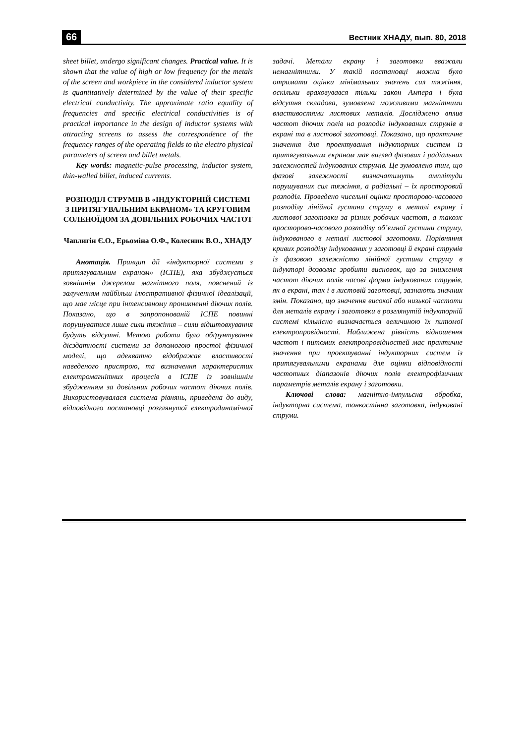66 Вестник ХНАДУ, вып. 80, 2018
sheet billet, undergo significant changes. Practical value. It is shown that the value of high or low frequency for the metals of the screen and workpiece in the considered inductor system is quantitatively determined by the value of their specific electrical conductivity. The approximate ratio equality of frequencies and specific electrical conductivities is of practical importance in the design of inductor systems with attracting screens to assess the correspondence of the frequency ranges of the operating fields to the electro physical parameters of screen and billet metals.
Key words: magnetic-pulse processing, inductor system, thin-walled billet, induced currents.
РОЗПОДІЛ СТРУМІВ В «ІНДУКТОРНІЙ СИСТЕМІ З ПРИТЯГУВАЛЬНИМ ЕКРАНОМ» ТА КРУГОВИМ СОЛЕНОЇДОМ ЗА ДОВІЛЬНИХ РОБОЧИХ ЧАСТОТ
Чаплигін Є.О., Ерьоміна О.Ф., Колесник В.О., ХНАДУ
Анотація. Принцип дії «індукторної системи з притягувальним екраном» (ІСПЕ), яка збуджується зовнішнім джерелом магнітного поля, пояснений із залученням найбільш ілюстративної фізичної ідеалізації, що має місце при інтенсивному проникненні діючих полів. Показано, що в запропонованій ІСПЕ повинні порушуватися лише сили тяжіння – сили відштовхування будуть відсутні. Метою роботи було обґрунтування дієздатності системи за допомогою простої фізичної моделі, що адекватно відображає властивості наведеного пристрою, та визначення характеристик електромагнітних процесів в ІСПЕ із зовнішнім збудженням за довільних робочих частот діючих полів. Використовувалася система рівнянь, приведена до виду, відповідного постановці розглянутої електродинамічної задачі. Метали екрану і заготовки вважали немагнітними. У такій постановці можна було отримати оцінки мінімальних значень сил тяжіння, оскільки враховувався тільки закон Ампера і була відсутня складова, зумовлена можливими магнітними властивостями листових металів. Досліджено вплив частот діючих полів на розподіл індукованих струмів в екрані та в листової заготовці. Показано, що практичне значення для проектування індукторних систем із притягувальним екраном має вигляд фазових і радіальних залежностей індукованих струмів. Це зумовлено тим, що фазові залежності визначатимуть амплітуди порушуваних сил тяжіння, а радіальні – їх просторовий розподіл. Проведено чисельні оцінки просторово-часового розподілу лінійної густини струму в металі екрану і листової заготовки за різних робочих частот, а також просторово-часового розподілу об’ємної густини струму, індукованого в металі листової заготовки. Порівняння кривих розподілу індукованих у заготовці й екрані струмів із фазовою залежністю лінійної густини струму в індукторі дозволяє зробити висновок, що за зниження частот діючих полів часові форми індукованих струмів, як в екрані, так і в листовій заготовці, зазнають значних змін. Показано, що значення високої або низької частоти для металів екрану і заготовки в розглянутій індукторній системі кількісно визначається величиною їх питомої електропровідності. Наближена рівність відношення частот і питомих електропровідностей має практичне значення при проектуванні індукторних систем із притягувальними екранами для оцінки відповідності частотних діапазонів діючих полів електрофізичних параметрів металів екрану і заготовки.
Ключові слова: магнітно-імпульсна обробка, індукторна система, тонкостінна заготовка, індуковані струми.